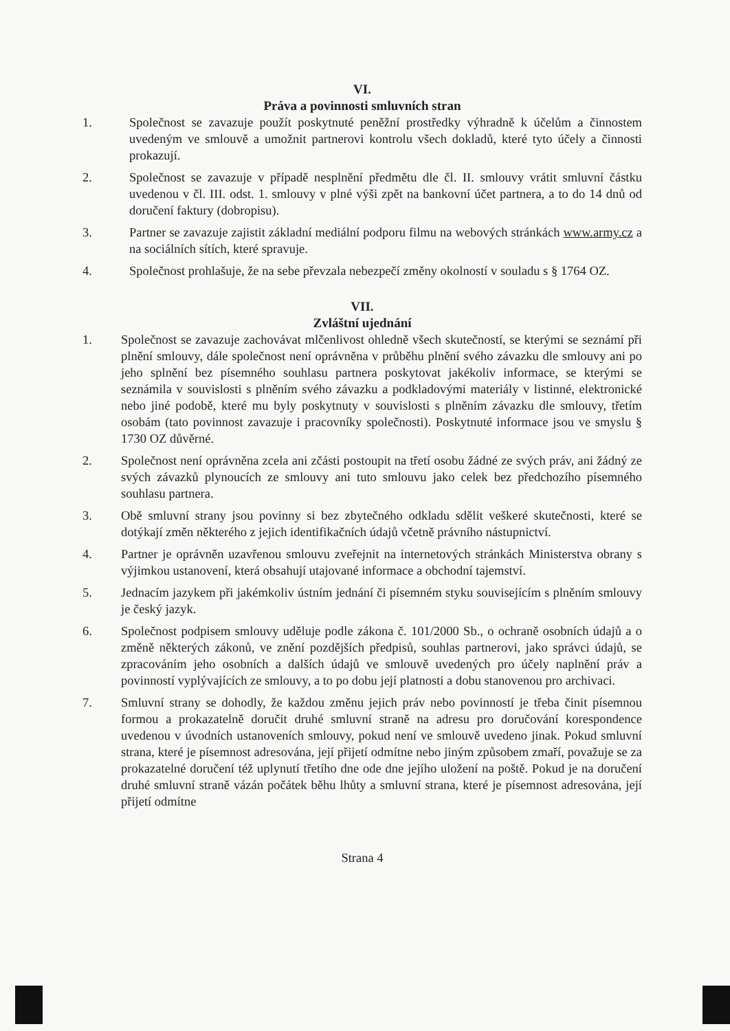VI.
Práva a povinnosti smluvních stran
1. Společnost se zavazuje použít poskytnuté peněžní prostředky výhradně k účelům a činnostem uvedeným ve smlouvě a umožnit partnerovi kontrolu všech dokladů, které tyto účely a činnosti prokazují.
2. Společnost se zavazuje v případě nesplnění předmětu dle čl. II. smlouvy vrátit smluvní částku uvedenou v čl. III. odst. 1. smlouvy v plné výši zpět na bankovní účet partnera, a to do 14 dnů od doručení faktury (dobropisu).
3. Partner se zavazuje zajistit základní mediální podporu filmu na webových stránkách www.army.cz a na sociálních sítích, které spravuje.
4. Společnost prohlašuje, že na sebe převzala nebezpečí změny okolností v souladu s § 1764 OZ.
VII.
Zvláštní ujednání
1. Společnost se zavazuje zachovávat mlčenlivost ohledně všech skutečností, se kterými se seznámí při plnění smlouvy, dále společnost není oprávněna v průběhu plnění svého závazku dle smlouvy ani po jeho splnění bez písemného souhlasu partnera poskytovat jakékoliv informace, se kterými se seznámila v souvislosti s plněním svého závazku a podkladovými materiály v listinné, elektronické nebo jiné podobě, které mu byly poskytnuty v souvislosti s plněním závazku dle smlouvy, třetím osobám (tato povinnost zavazuje i pracovníky společnosti). Poskytnuté informace jsou ve smyslu § 1730 OZ důvěrné.
2. Společnost není oprávněna zcela ani zčásti postoupit na třetí osobu žádné ze svých práv, ani žádný ze svých závazků plynoucích ze smlouvy ani tuto smlouvu jako celek bez předchozího písemného souhlasu partnera.
3. Obě smluvní strany jsou povinny si bez zbytečného odkladu sdělit veškeré skutečnosti, které se dotýkají změn některého z jejich identifikačních údajů včetně právního nástupnictví.
4. Partner je oprávněn uzavřenou smlouvu zveřejnit na internetových stránkách Ministerstva obrany s výjimkou ustanovení, která obsahují utajované informace a obchodní tajemství.
5. Jednacím jazykem při jakémkoliv ústním jednání či písemném styku souvisejícím s plněním smlouvy je český jazyk.
6. Společnost podpisem smlouvy uděluje podle zákona č. 101/2000 Sb., o ochraně osobních údajů a o změně některých zákonů, ve znění pozdějších předpisů, souhlas partnerovi, jako správci údajů, se zpracováním jeho osobních a dalších údajů ve smlouvě uvedených pro účely naplnění práv a povinností vyplývajících ze smlouvy, a to po dobu její platnosti a dobu stanovenou pro archivaci.
7. Smluvní strany se dohodly, že každou změnu jejich práv nebo povinností je třeba činit písemnou formou a prokazatelně doručit druhé smluvní straně na adresu pro doručování korespondence uvedenou v úvodních ustanoveních smlouvy, pokud není ve smlouvě uvedeno jinak. Pokud smluvní strana, které je písemnost adresována, její přijetí odmítne nebo jiným způsobem zmaří, považuje se za prokazatelné doručení též uplynutí třetího dne ode dne jejího uložení na poště. Pokud je na doručení druhé smluvní straně vázán počátek běhu lhůty a smluvní strana, které je písemnost adresována, její přijetí odmítne
Strana 4